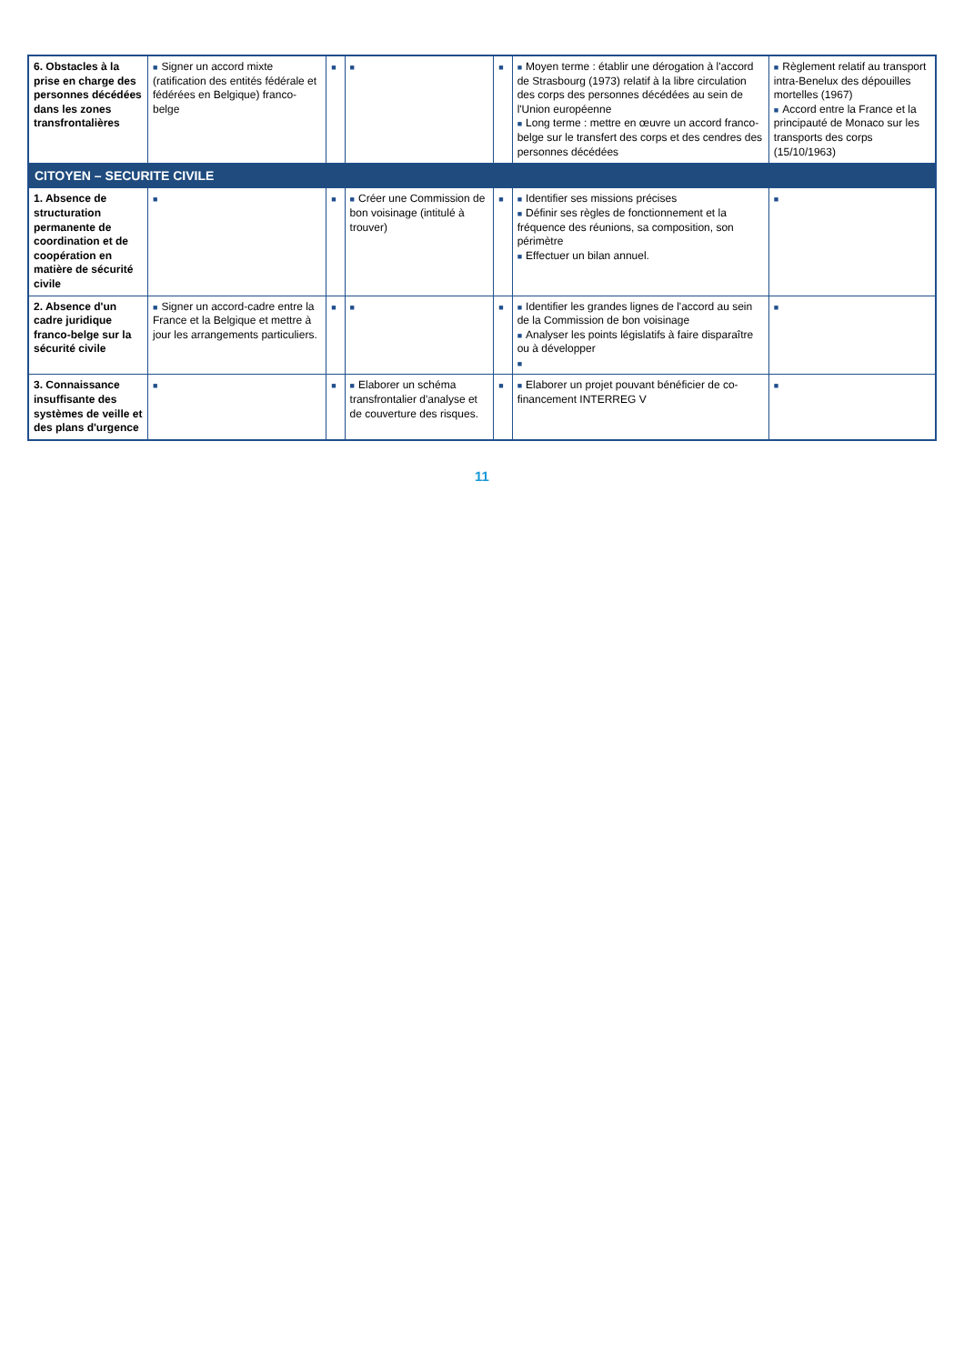| 6. Obstacles à la prise en charge des personnes décédées dans les zones transfrontalières | ■ Signer un accord mixte (ratification des entités fédérale et fédérées en Belgique) franco-belge | ■ | ■ | ■ | ■ Moyen terme : établir une dérogation à l'accord de Strasbourg (1973) relatif à la libre circulation des corps des personnes décédées au sein de l'Union européenne ■ Long terme : mettre en œuvre un accord franco-belge sur le transfert des corps et des cendres des personnes décédées | ■ Règlement relatif au transport intra-Benelux des dépouilles mortelles (1967) ■ Accord entre la France et la principauté de Monaco sur les transports des corps (15/10/1963) |
| CITOYEN – SECURITE CIVILE | | | | | | |
| 1. Absence de structuration permanente de coordination et de coopération en matière de sécurité civile | ■ | ■ | ■ Créer une Commission de bon voisinage (intitulé à trouver) | ■ | ■ Identifier ses missions précises ■ Définir ses règles de fonctionnement et la fréquence des réunions, sa composition, son périmètre ■ Effectuer un bilan annuel. | ■ |
| 2. Absence d'un cadre juridique franco-belge sur la sécurité civile | ■ Signer un accord-cadre entre la France et la Belgique et mettre à jour les arrangements particuliers. | ■ | ■ | ■ | ■ Identifier les grandes lignes de l'accord au sein de la Commission de bon voisinage ■ Analyser les points législatifs à faire disparaître ou à développer ■ | ■ |
| 3. Connaissance insuffisante des systèmes de veille et des plans d'urgence | ■ | ■ | ■ Elaborer un schéma transfrontalier d'analyse et de couverture des risques. | ■ | ■ Elaborer un projet pouvant bénéficier de co-financement INTERREG V | ■ |
11